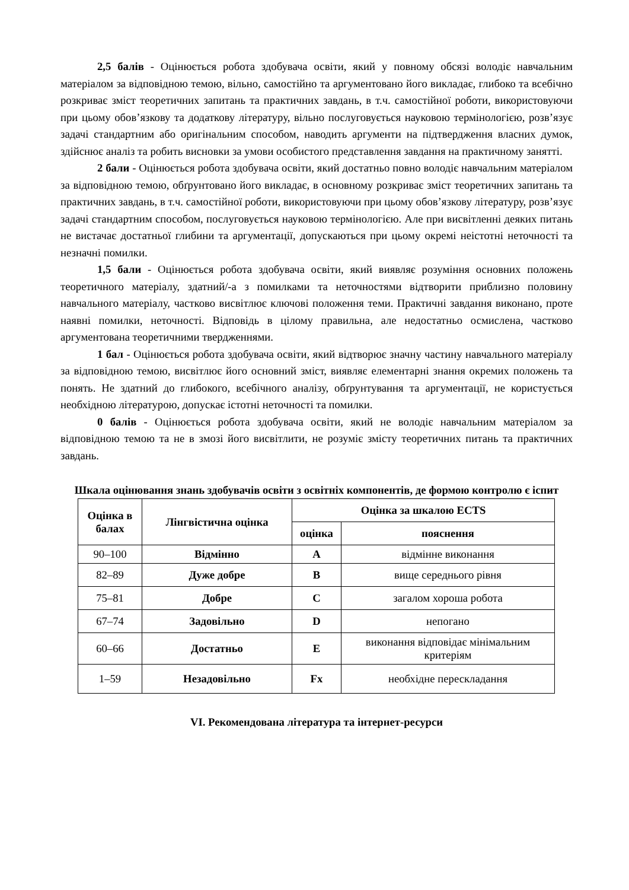2,5 балів - Оцінюється робота здобувача освіти, який у повному обсязі володіє навчальним матеріалом за відповідною темою, вільно, самостійно та аргументовано його викладає, глибоко та всебічно розкриває зміст теоретичних запитань та практичних завдань, в т.ч. самостійної роботи, використовуючи при цьому обов’язкову та додаткову літературу, вільно послуговується науковою термінологією, розв’язує задачі стандартним або оригінальним способом, наводить аргументи на підтвердження власних думок, здійснює аналіз та робить висновки за умови особистого представлення завдання на практичному занятті.
2 бали - Оцінюється робота здобувача освіти, який достатньо повно володіє навчальним матеріалом за відповідною темою, обґрунтовано його викладає, в основному розкриває зміст теоретичних запитань та практичних завдань, в т.ч. самостійної роботи, використовуючи при цьому обов’язкову літературу, розв’язує задачі стандартним способом, послуговується науковою термінологією. Але при висвітленні деяких питань не вистачає достатньої глибини та аргументації, допускаються при цьому окремі неістотні неточності та незначні помилки.
1,5 бали - Оцінюється робота здобувача освіти, який виявляє розуміння основних положень теоретичного матеріалу, здатний/-а з помилками та неточностями відтворити приблизно половину навчального матеріалу, частково висвітлює ключові положення теми. Практичні завдання виконано, проте наявні помилки, неточності. Відповідь в цілому правильна, але недостатньо осмислена, частково аргументована теоретичними твердженнями.
1 бал - Оцінюється робота здобувача освіти, який відтворює значну частину навчального матеріалу за відповідною темою, висвітлює його основний зміст, виявляє елементарні знання окремих положень та понять. Не здатний до глибокого, всебічного аналізу, обґрунтування та аргументації, не користується необхідною літературою, допускає істотні неточності та помилки.
0 балів - Оцінюється робота здобувача освіти, який не володіє навчальним матеріалом за відповідною темою та не в змозі його висвітлити, не розуміє змісту теоретичних питань та практичних завдань.
Шкала оцінювання знань здобувачів освіти з освітніх компонентів, де формою контролю є іспит
| Оцінка в балах | Лінгвістична оцінка | Оцінка за шкалою ECTS | |
| --- | --- | --- | --- |
| | | оцінка | пояснення |
| 90–100 | Відмінно | A | відмінне виконання |
| 82–89 | Дуже добре | B | вище середнього рівня |
| 75–81 | Добре | C | загалом хороша робота |
| 67–74 | Задовільно | D | непогано |
| 60–66 | Достатньо | E | виконання відповідає мінімальним критеріям |
| 1–59 | Незадовільно | Fx | необхідне перескладання |
VI. Рекомендована література та інтернет-ресурси